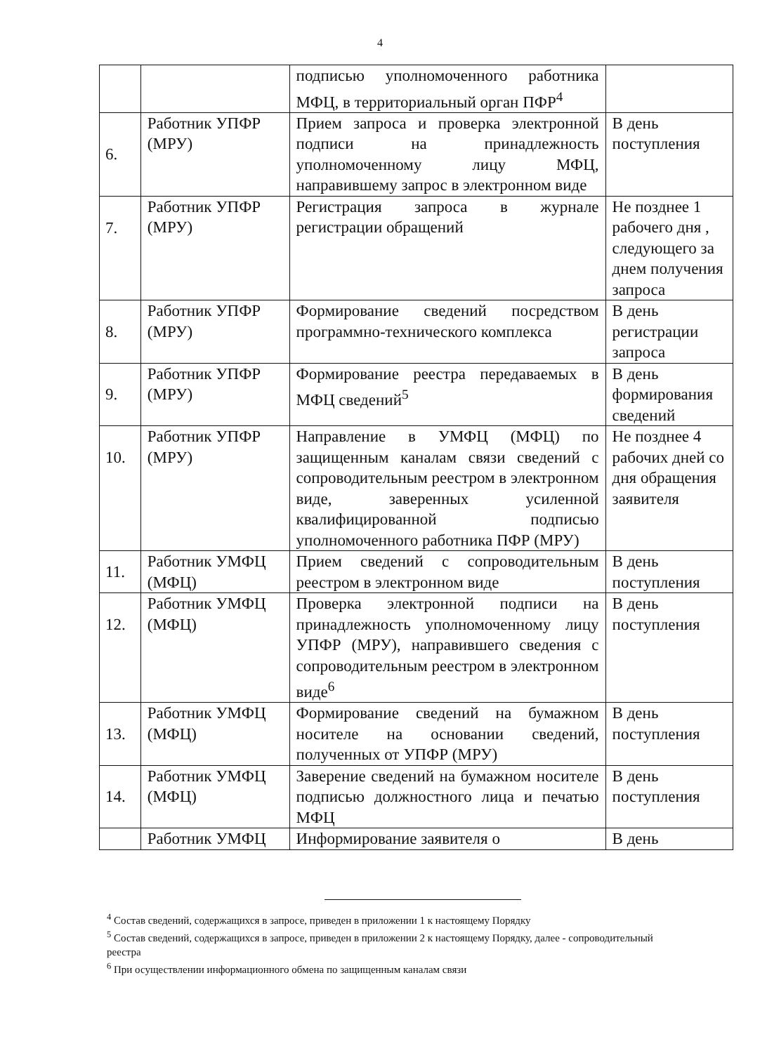4
| | | подписью уполномоченного работника МФЦ, в территориальный орган ПФР<sup>4</sup> | |
| 6. | Работник УПФР (МРУ) | Прием запроса и проверка электронной подписи на принадлежность уполномоченному лицу МФЦ, направившему запрос в электронном виде | В день поступления |
| 7. | Работник УПФР (МРУ) | Регистрация запроса в журнале регистрации обращений | Не позднее 1 рабочего дня , следующего за днем получения запроса |
| 8. | Работник УПФР (МРУ) | Формирование сведений посредством программно-технического комплекса | В день регистрации запроса |
| 9. | Работник УПФР (МРУ) | Формирование реестра передаваемых в МФЦ сведений<sup>5</sup> | В день формирования сведений |
| 10. | Работник УПФР (МРУ) | Направление в УМФЦ (МФЦ) по защищенным каналам связи сведений с сопроводительным реестром в электронном виде, заверенных усиленной квалифицированной подписью уполномоченного работника ПФР (МРУ) | Не позднее 4 рабочих дней со дня обращения заявителя |
| 11. | Работник УМФЦ (МФЦ) | Прием сведений с сопроводительным реестром в электронном виде | В день поступления |
| 12. | Работник УМФЦ (МФЦ) | Проверка электронной подписи на принадлежность уполномоченному лицу УПФР (МРУ), направившего сведения с сопроводительным реестром в электронном виде<sup>6</sup> | В день поступления |
| 13. | Работник УМФЦ (МФЦ) | Формирование сведений на бумажном носителе на основании сведений, полученных от УПФР (МРУ) | В день поступления |
| 14. | Работник УМФЦ (МФЦ) | Заверение сведений на бумажном носителе подписью должностного лица и печатью МФЦ | В день поступления |
| | Работник УМФЦ | Информирование заявителя о | В день |
<sup>4</sup> Состав сведений, содержащихся в запросе, приведен в приложении 1 к настоящему Порядку
<sup>5</sup> Состав сведений, содержащихся в запросе, приведен в приложении 2 к настоящему Порядку, далее - сопроводительный реестра
<sup>6</sup> При осуществлении информационного обмена по защищенным каналам связи